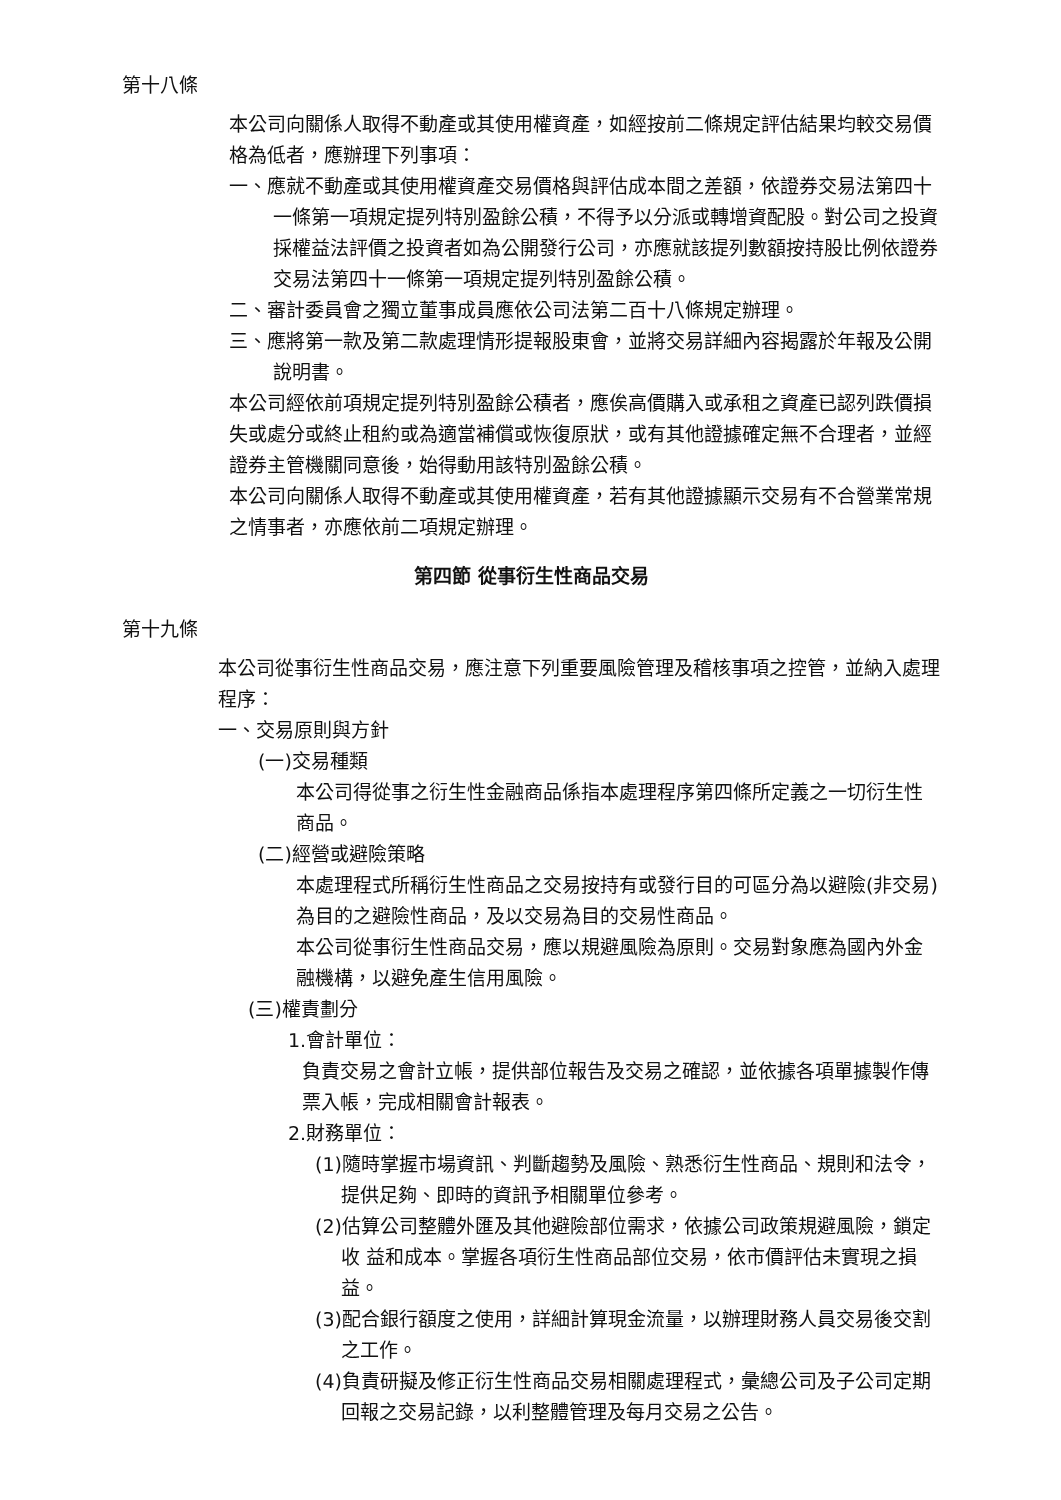第十八條
本公司向關係人取得不動產或其使用權資產，如經按前二條規定評估結果均較交易價格為低者，應辦理下列事項：
一、應就不動產或其使用權資產交易價格與評估成本間之差額，依證券交易法第四十一條第一項規定提列特別盈餘公積，不得予以分派或轉增資配股。對公司之投資採權益法評價之投資者如為公開發行公司，亦應就該提列數額按持股比例依證券交易法第四十一條第一項規定提列特別盈餘公積。
二、審計委員會之獨立董事成員應依公司法第二百十八條規定辦理。
三、應將第一款及第二款處理情形提報股東會，並將交易詳細內容揭露於年報及公開說明書。
本公司經依前項規定提列特別盈餘公積者，應俟高價購入或承租之資產已認列跌價損失或處分或終止租約或為適當補償或恢復原狀，或有其他證據確定無不合理者，並經證券主管機關同意後，始得動用該特別盈餘公積。
本公司向關係人取得不動產或其使用權資產，若有其他證據顯示交易有不合營業常規之情事者，亦應依前二項規定辦理。
第四節 從事衍生性商品交易
第十九條
本公司從事衍生性商品交易，應注意下列重要風險管理及稽核事項之控管，並納入處理程序：
一、交易原則與方針
(一)交易種類
本公司得從事之衍生性金融商品係指本處理程序第四條所定義之一切衍生性商品。
(二)經營或避險策略
本處理程式所稱衍生性商品之交易按持有或發行目的可區分為以避險(非交易)為目的之避險性商品，及以交易為目的交易性商品。
本公司從事衍生性商品交易，應以規避風險為原則。交易對象應為國內外金融機構，以避免產生信用風險。
(三)權責劃分
1.會計單位：
負責交易之會計立帳，提供部位報告及交易之確認，並依據各項單據製作傳票入帳，完成相關會計報表。
2.財務單位：
(1)隨時掌握市場資訊、判斷趨勢及風險、熟悉衍生性商品、規則和法令，提供足夠、即時的資訊予相關單位參考。
(2)估算公司整體外匯及其他避險部位需求，依據公司政策規避風險，鎖定收 益和成本。掌握各項衍生性商品部位交易，依市價評估未實現之損益。
(3)配合銀行額度之使用，詳細計算現金流量，以辦理財務人員交易後交割之工作。
(4)負責研擬及修正衍生性商品交易相關處理程式，彙總公司及子公司定期回報之交易記錄，以利整體管理及每月交易之公告。